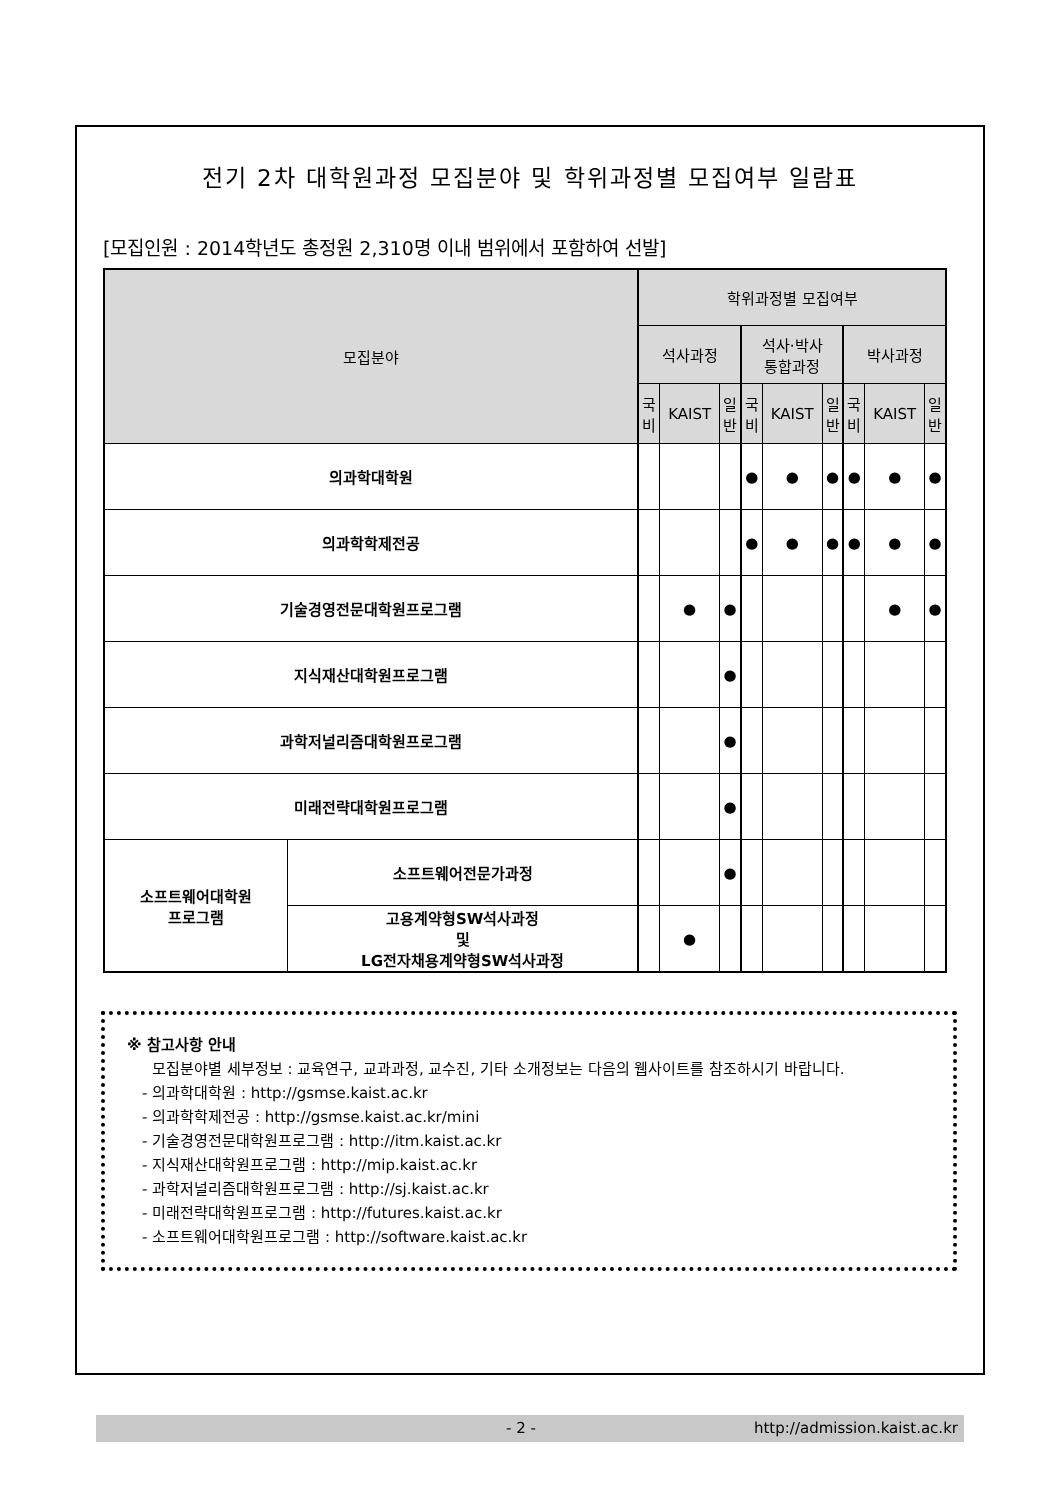전기 2차 대학원과정 모집분야 및 학위과정별 모집여부 일람표
[모집인원 : 2014학년도 총정원 2,310명 이내 범위에서 포함하여 선발]
| 모집분야 | | 학위과정별 모집여부 | | | | | | | | |
| --- | --- | --- | --- | --- | --- | --- | --- | --- | --- | --- |
| | | 석사과정 | | | 석사·박사 통합과정 | | | 박사과정 | | |
| | | 국 비 | KAIST | 일 반 | 국 비 | KAIST | 일 반 | 국 비 | KAIST | 일 반 |
| 의과학대학원 | | | | | ● | ● | ● | ● | ● | ● |
| 의과학학제전공 | | | | | ● | ● | ● | ● | ● | ● |
| 기술경영전문대학원프로그램 | | | ● | ● | | | | | ● | ● |
| 지식재산대학원프로그램 | | | | ● | | | | | | |
| 과학저널리즘대학원프로그램 | | | | ● | | | | | | |
| 미래전략대학원프로그램 | | | | ● | | | | | | |
| 소프트웨어대학원 프로그램 | 소프트웨어전문가과정 | | | ● | | | | | | |
| | 고용계약형SW석사과정 및 LG전자채용계약형SW석사과정 | | ● | | | | | | | |
※ 참고사항 안내
모집분야별 세부정보 : 교육연구, 교과과정, 교수진, 기타 소개정보는 다음의 웹사이트를 참조하시기 바랍니다.
- 의과학대학원 : http://gsmse.kaist.ac.kr
- 의과학학제전공 : http://gsmse.kaist.ac.kr/mini
- 기술경영전문대학원프로그램 : http://itm.kaist.ac.kr
- 지식재산대학원프로그램 : http://mip.kaist.ac.kr
- 과학저널리즘대학원프로그램 : http://sj.kaist.ac.kr
- 미래전략대학원프로그램 : http://futures.kaist.ac.kr
- 소프트웨어대학원프로그램 : http://software.kaist.ac.kr
- 2 - http://admission.kaist.ac.kr